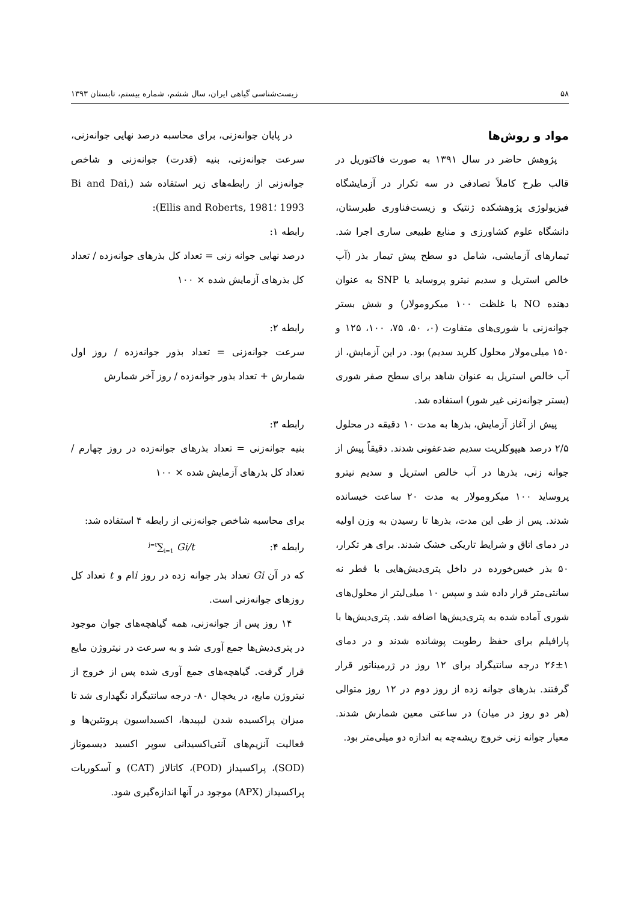۵۸ زیست‌شناسی گیاهی ایران، سال ششم، شماره بیستم، تابستان ۱۳۹۳
مواد و روش‌ها
پژوهش حاضر در سال ۱۳۹۱ به صورت فاکتوریل در قالب طرح کاملاً تصادفی در سه تکرار در آزمایشگاه فیزیولوژی پژوهشکده ژنتیک و زیست‌فناوری طبرستان، دانشگاه علوم کشاورزی و منابع طبیعی ساری اجرا شد. تیمارهای آزمایشی، شامل دو سطح پیش تیمار بذر (آب خالص استریل و سدیم نیترو پروساید یا SNP به عنوان دهنده NO با غلظت ۱۰۰ میکرومولار) و شش بستر جوانه‌زنی با شوری‌های متفاوت (۰، ۵۰، ۷۵، ۱۰۰، ۱۲۵ و ۱۵۰ میلی‌مولار محلول کلرید سدیم) بود. در این آزمایش، از آب خالص استریل به عنوان شاهد برای سطح صفر شوری (بستر جوانه‌زنی غیر شور) استفاده شد.
پیش از آغاز آزمایش، بذرها به مدت ۱۰ دقیقه در محلول ۲/۵ درصد هیپوکلریت سدیم ضدعفونی شدند. دقیقاً پیش از جوانه زنی، بذرها در آب خالص استریل و سدیم نیترو پروساید ۱۰۰ میکرومولار به مدت ۲۰ ساعت خیسانده شدند. پس از طی این مدت، بذرها تا رسیدن به وزن اولیه در دمای اتاق و شرایط تاریکی خشک شدند. برای هر تکرار، ۵۰ بذر خیس‌خورده در داخل پتری‌دیش‌هایی با قطر نه سانتی‌متر قرار داده شد و سپس ۱۰ میلی‌لیتر از محلول‌های شوری آماده شده به پتری‌دیش‌ها اضافه شد. پتری‌دیش‌ها با پارافیلم برای حفظ رطوبت پوشانده شدند و در دمای ۱±۲۶ درجه سانتیگراد برای ۱۲ روز در ژرمیناتور قرار گرفتند. بذرهای جوانه زده از روز دوم در ۱۲ روز متوالی (هر دو روز در میان) در ساعتی معین شمارش شدند. معیار جوانه زنی خروج ریشه‌چه به اندازه دو میلی‌متر بود.
در پایان جوانه‌زنی، برای محاسبه درصد نهایی جوانه‌زنی، سرعت جوانه‌زنی، بنیه (قدرت) جوانه‌زنی و شاخص جوانه‌زنی از رابطه‌های زیر استفاده شد (Bi and Dai, 1993 ؛Ellis and Roberts, 1981):
رابطه ۱:
درصد نهایی جوانه زنی = تعداد کل بذرهای جوانه‌زده / تعداد کل بذرهای آزمایش شده × ۱۰۰
رابطه ۲:
سرعت جوانه‌زنی = تعداد بذور جوانه‌زده / روز اول شمارش + تعداد بذور جوانه‌زده / روز آخر شمارش
رابطه ۳:
بنیه جوانه‌زنی = تعداد بذرهای جوانه‌زده در روز چهارم / تعداد کل بذرهای آزمایش شده × ۱۰۰
برای محاسبه شاخص جوانه‌زنی از رابطه ۴ استفاده شد:
رابطه ۴: <sup>j=t</sup>∑<sub>i=1</sub> Gi/t
که در آن Gi تعداد بذر جوانه زده در روز iام و t تعداد کل روزهای جوانه‌زنی است.
۱۴ روز پس از جوانه‌زنی، همه گیاهچه‌های جوان موجود در پتری‌دیش‌ها جمع آوری شد و به سرعت در نیتروژن مایع قرار گرفت. گیاهچه‌های جمع آوری شده پس از خروج از نیتروژن مایع، در یخچال ۸۰- درجه سانتیگراد نگهداری شد تا میزان پراکسیده شدن لیپیدها، اکسیداسیون پروتئین‌ها و فعالیت آنزیم‌های آنتی‌اکسیدانی سوپر اکسید دیسموتاز (SOD)، پراکسیداز (POD)، کاتالاز (CAT) و آسکوربات پراکسیداز (APX) موجود در آنها اندازه‌گیری شود.